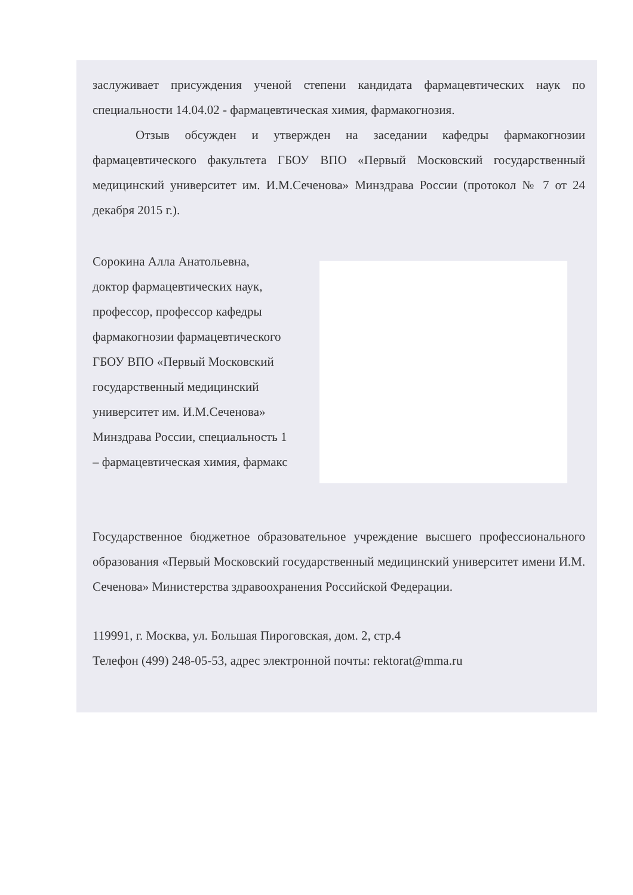заслуживает присуждения ученой степени кандидата фармацевтических наук по специальности 14.04.02 - фармацевтическая химия, фармакогнозия.
Отзыв обсужден и утвержден на заседании кафедры фармакогнозии фармацевтического факультета ГБОУ ВПО «Первый Московский государственный медицинский университет им. И.М.Сеченова» Минздрава России (протокол № 7 от 24 декабря 2015 г.).
Сорокина Алла Анатольевна,
доктор фармацевтических наук,
профессор, профессор кафедры
фармакогнозии фармацевтического
ГБОУ ВПО «Первый Московский
государственный медицинский
университет им. И.М.Сеченова»
Минздрава России, специальность 1
– фармацевтическая химия, фармакс
Государственное бюджетное образовательное учреждение высшего профессионального образования «Первый Московский государственный медицинский университет имени И.М. Сеченова» Министерства здравоохранения Российской Федерации.
119991, г. Москва, ул. Большая Пироговская, дом. 2, стр.4
Телефон (499) 248-05-53, адрес электронной почты: rektorat@mma.ru